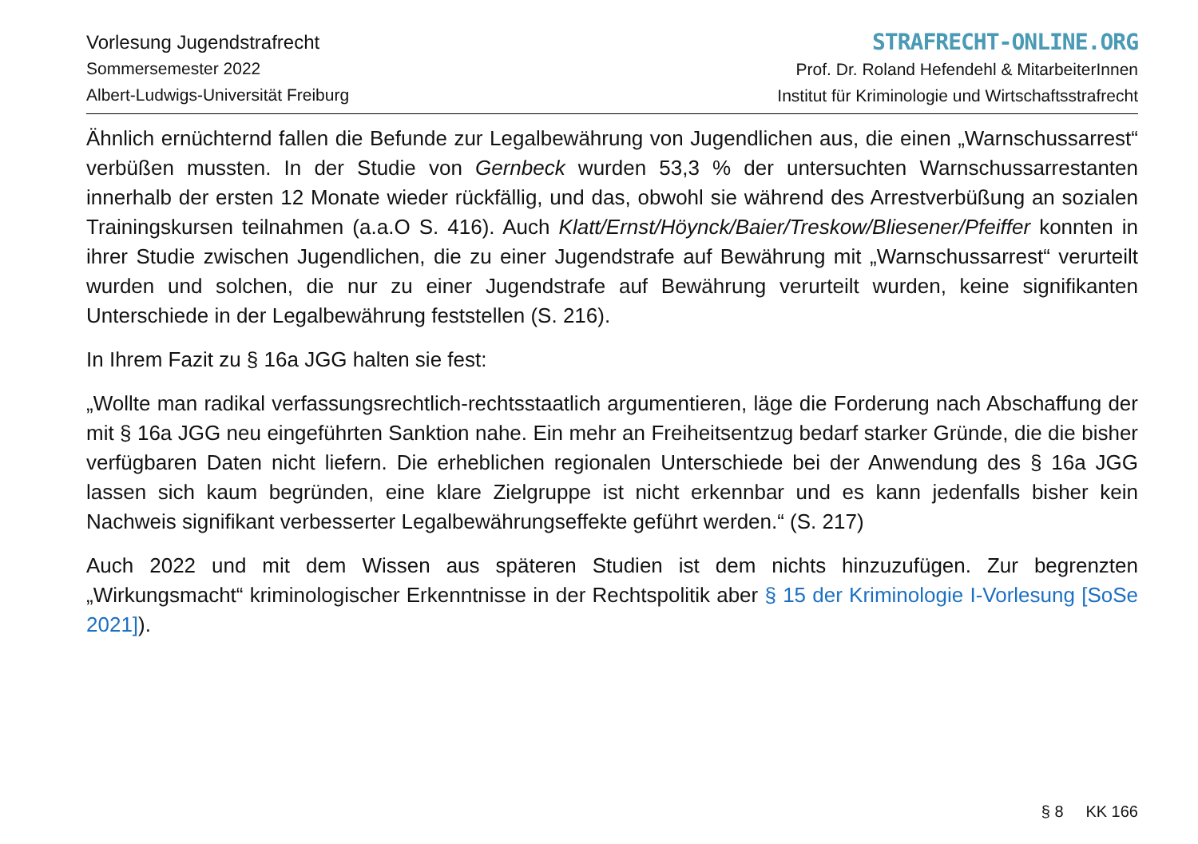Vorlesung Jugendstrafrecht
Sommersemester 2022
Albert-Ludwigs-Universität Freiburg
STRAFRECHT-ONLINE.ORG
Prof. Dr. Roland Hefendehl & MitarbeiterInnen
Institut für Kriminologie und Wirtschaftsstrafrecht
Ähnlich ernüchternd fallen die Befunde zur Legalbewährung von Jugendlichen aus, die einen „Warnschussarrest“ verbüßen mussten. In der Studie von Gernbeck wurden 53,3 % der untersuchten Warnschussarrestanten innerhalb der ersten 12 Monate wieder rückfällig, und das, obwohl sie während des Arrestverbüßung an sozialen Trainingskursen teilnahmen (a.a.O S. 416). Auch Klatt/Ernst/Höynck/Baier/Treskow/Bliesener/Pfeiffer konnten in ihrer Studie zwischen Jugendlichen, die zu einer Jugendstrafe auf Bewährung mit „Warnschussarrest“ verurteilt wurden und solchen, die nur zu einer Jugendstrafe auf Bewährung verurteilt wurden, keine signifikanten Unterschiede in der Legalbewährung feststellen (S. 216).
In Ihrem Fazit zu § 16a JGG halten sie fest:
„Wollte man radikal verfassungsrechtlich-rechtsstaatlich argumentieren, läge die Forderung nach Abschaffung der mit § 16a JGG neu eingeführten Sanktion nahe. Ein mehr an Freiheitsentzug bedarf starker Gründe, die die bisher verfügbaren Daten nicht liefern. Die erheblichen regionalen Unterschiede bei der Anwendung des § 16a JGG lassen sich kaum begründen, eine klare Zielgruppe ist nicht erkennbar und es kann jedenfalls bisher kein Nachweis signifikant verbesserter Legalbewährungseffekte geführt werden.“ (S. 217)
Auch 2022 und mit dem Wissen aus späteren Studien ist dem nichts hinzuzufügen. Zur begrenzten „Wirkungsmacht“ kriminologischer Erkenntnisse in der Rechtspolitik aber § 15 der Kriminologie I-Vorlesung [SoSe 2021]).
§ 8 KK 166